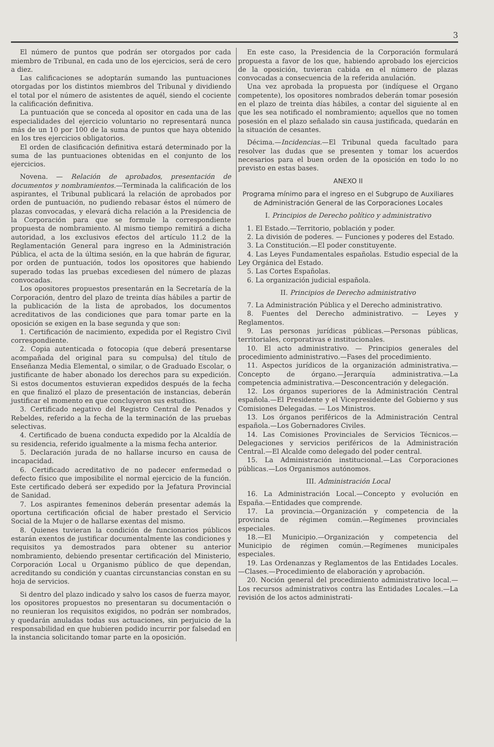3
El número de puntos que podrán ser otorgados por cada miembro de Tribunal, en cada uno de los ejercicios, será de cero a diez.
Las calificaciones se adoptarán sumando las puntuaciones otorgadas por los distintos miembros del Tribunal y dividiendo el total por el número de asistentes de aquél, siendo el cociente la calificación definitiva.
La puntuación que se conceda al opositor en cada una de las especialidades del ejercicio voluntario no representará nunca más de un 10 por 100 de la suma de puntos que haya obtenido en los tres ejercicios obligatorios.
El orden de clasificación definitiva estará determinado por la suma de las puntuaciones obtenidas en el conjunto de los ejercicios.
Novena. — Relación de aprobados, presentación de documentos y nombramientos.—Terminada la calificación de los aspirantes, el Tribunal publicará la relación de aprobados por orden de puntuación, no pudiendo rebasar éstos el número de plazas convocadas, y elevará dicha relación a la Presidencia de la Corporación para que se formule la correspondiente propuesta de nombramiento. Al mismo tiempo remitirá a dicha autoridad, a los exclusivos efectos del artículo 11.2 de la Reglamentación General para ingreso en la Administración Pública, el acta de la última sesión, en la que habrán de figurar, por orden de puntuación, todos los opositores que habiendo superado todas las pruebas excediesen del número de plazas convocadas.
Los opositores propuestos presentarán en la Secretaría de la Corporación, dentro del plazo de treinta días hábiles a partir de la publicación de la lista de aprobados, los documentos acreditativos de las condiciones que para tomar parte en la oposición se exigen en la base segunda y que son:
1. Certificación de nacimiento, expedida por el Registro Civil correspondiente.
2. Copia autenticada o fotocopia (que deberá presentarse acompañada del original para su compulsa) del título de Enseñanza Media Elemental, o similar, o de Graduado Escolar, o justificante de haber abonado los derechos para su expedición. Si estos documentos estuvieran expedidos después de la fecha en que finalizó el plazo de presentación de instancias, deberán justificar el momento en que concluyeron sus estudios.
3. Certificado negativo del Registro Central de Penados y Rebeldes, referido a la fecha de la terminación de las pruebas selectivas.
4. Certificado de buena conducta expedido por la Alcaldía de su residencia, referido igualmente a la misma fecha anterior.
5. Declaración jurada de no hallarse incurso en causa de incapacidad.
6. Certificado acreditativo de no padecer enfermedad o defecto físico que imposibilite el normal ejercicio de la función. Este certificado deberá ser expedido por la Jefatura Provincial de Sanidad.
7. Los aspirantes femeninos deberán presentar además la oportuna certificación oficial de haber prestado el Servicio Social de la Mujer o de hallarse exentas del mismo.
8. Quienes tuvieran la condición de funcionarios públicos estarán exentos de justificar documentalmente las condiciones y requisitos ya demostrados para obtener su anterior nombramiento, debiendo presentar certificación del Ministerio, Corporación Local u Organismo público de que dependan, acreditando su condición y cuantas circunstancias constan en su hoja de servicios.
Si dentro del plazo indicado y salvo los casos de fuerza mayor, los opositores propuestos no presentaran su documentación o no reunieran los requisitos exigidos, no podrán ser nombrados, y quedarán anuladas todas sus actuaciones, sin perjuicio de la responsabilidad en que hubieren podido incurrir por falsedad en la instancia solicitando tomar parte en la oposición.
En este caso, la Presidencia de la Corporación formulará propuesta a favor de los que, habiendo aprobado los ejercicios de la oposición, tuvieran cabida en el número de plazas convocadas a consecuencia de la referida anulación.
Una vez aprobada la propuesta por (indíquese el Organo competente), los opositores nombrados deberán tomar posesión en el plazo de treinta días hábiles, a contar del siguiente al en que les sea notificado el nombramiento; aquellos que no tomen posesión en el plazo señalado sin causa justificada, quedarán en la situación de cesantes.
Décima.—Incidencias.—El Tribunal queda facultado para resolver las dudas que se presenten y tomar los acuerdos necesarios para el buen orden de la oposición en todo lo no previsto en estas bases.
ANEXO II
Programa mínimo para el ingreso en el Subgrupo de Auxiliares de Administración General de las Corporaciones Locales
I. Principios de Derecho político y administrativo
1. El Estado.—Territorio, población y poder.
2. La división de poderes. — Funciones y poderes del Estado.
3. La Constitución.—El poder constituyente.
4. Las Leyes Fundamentales españolas. Estudio especial de la Ley Orgánica del Estado.
5. Las Cortes Españolas.
6. La organización judicial española.
II. Principios de Derecho administrativo
7. La Administración Pública y el Derecho administrativo.
8. Fuentes del Derecho administrativo. — Leyes y Reglamentos.
9. Las personas jurídicas públicas.—Personas públicas, territoriales, corporativas e institucionales.
10. El acto administrativo. — Principios generales del procedimiento administrativo.—Fases del procedimiento.
11. Aspectos jurídicos de la organización administrativa.—Concepto de órgano.—Jerarquía administrativa.—La competencia administrativa.—Desconcentración y delegación.
12. Los órganos superiores de la Administración Central española.—El Presidente y el Vicepresidente del Gobierno y sus Comisiones Delegadas. — Los Ministros.
13. Los órganos periféricos de la Administración Central española.—Los Gobernadores Civiles.
14. Las Comisiones Provinciales de Servicios Técnicos.—Delegaciones y servicios periféricos de la Administración Central.—El Alcalde como delegado del poder central.
15. La Administración institucional.—Las Corporaciones públicas.—Los Organismos autónomos.
III. Administración Local
16. La Administración Local.—Concepto y evolución en España.—Entidades que comprende.
17. La provincia.—Organización y competencia de la provincia de régimen común.—Regímenes provinciales especiales.
18.—El Municipio.—Organización y competencia del Municipio de régimen común.—Regímenes municipales especiales.
19. Las Ordenanzas y Reglamentos de las Entidades Locales.—Clases.—Procedimiento de elaboración y aprobación.
20. Noción general del procedimiento administrativo local.—Los recursos administrativos contra las Entidades Locales.—La revisión de los actos administrati-